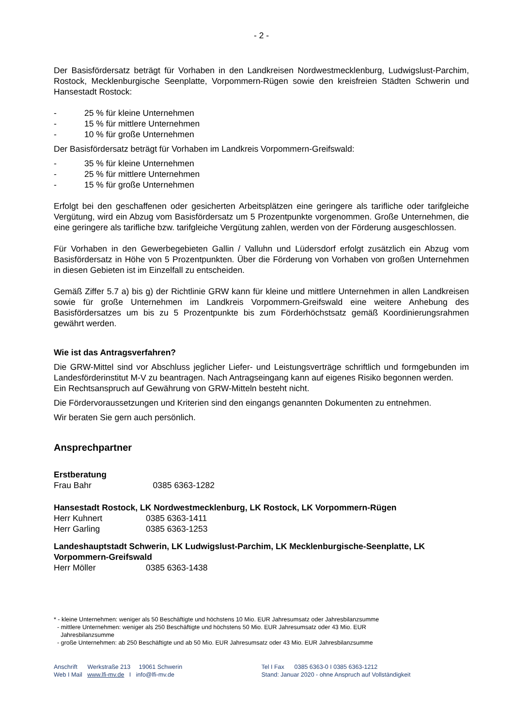- 2 -
Der Basisfördersatz beträgt für Vorhaben in den Landkreisen Nordwestmecklenburg, Ludwigslust-Parchim, Rostock, Mecklenburgische Seenplatte, Vorpommern-Rügen sowie den kreisfreien Städten Schwerin und Hansestadt Rostock:
- 25 % für kleine Unternehmen
- 15 % für mittlere Unternehmen
- 10 % für große Unternehmen
Der Basisfördersatz beträgt für Vorhaben im Landkreis Vorpommern-Greifswald:
- 35 % für kleine Unternehmen
- 25 % für mittlere Unternehmen
- 15 % für große Unternehmen
Erfolgt bei den geschaffenen oder gesicherten Arbeitsplätzen eine geringere als tarifliche oder tarifgleiche Vergütung, wird ein Abzug vom Basisfördersatz um 5 Prozentpunkte vorgenommen. Große Unternehmen, die eine geringere als tarifliche bzw. tarifgleiche Vergütung zahlen, werden von der Förderung ausgeschlossen.
Für Vorhaben in den Gewerbegebieten Gallin / Valluhn und Lüdersdorf erfolgt zusätzlich ein Abzug vom Basisfördersatz in Höhe von 5 Prozentpunkten. Über die Förderung von Vorhaben von großen Unternehmen in diesen Gebieten ist im Einzelfall zu entscheiden.
Gemäß Ziffer 5.7 a) bis g) der Richtlinie GRW kann für kleine und mittlere Unternehmen in allen Landkreisen sowie für große Unternehmen im Landkreis Vorpommern-Greifswald eine weitere Anhebung des Basisfördersatzes um bis zu 5 Prozentpunkte bis zum Förderhöchstsatz gemäß Koordinierungsrahmen gewährt werden.
Wie ist das Antragsverfahren?
Die GRW-Mittel sind vor Abschluss jeglicher Liefer- und Leistungsverträge schriftlich und formgebunden im Landesförderinstitut M-V zu beantragen. Nach Antragseingang kann auf eigenes Risiko begonnen werden.
Ein Rechtsanspruch auf Gewährung von GRW-Mitteln besteht nicht.
Die Fördervoraussetzungen und Kriterien sind den eingangs genannten Dokumenten zu entnehmen.
Wir beraten Sie gern auch persönlich.
Ansprechpartner
Erstberatung
Frau Bahr 0385 6363-1282
Hansestadt Rostock, LK Nordwestmecklenburg, LK Rostock, LK Vorpommern-Rügen
Herr Kuhnert 0385 6363-1411
Herr Garling 0385 6363-1253
Landeshauptstadt Schwerin, LK Ludwigslust-Parchim, LK Mecklenburgische-Seenplatte, LK Vorpommern-Greifswald
Herr Möller 0385 6363-1438
* - kleine Unternehmen: weniger als 50 Beschäftigte und höchstens 10 Mio. EUR Jahresumsatz oder Jahresbilanzsumme
- mittlere Unternehmen: weniger als 250 Beschäftigte und höchstens 50 Mio. EUR Jahresumsatz oder 43 Mio. EUR
Jahresbilanzsumme
- große Unternehmen: ab 250 Beschäftigte und ab 50 Mio. EUR Jahresumsatz oder 43 Mio. EUR Jahresbilanzsumme
Anschrift Werkstraße 213 19061 Schwerin
Web I Mail www.lfi-mv.de I info@lfi-mv.de
Tel I Fax 0385 6363-0 I 0385 6363-1212
Stand: Januar 2020 - ohne Anspruch auf Vollständigkeit